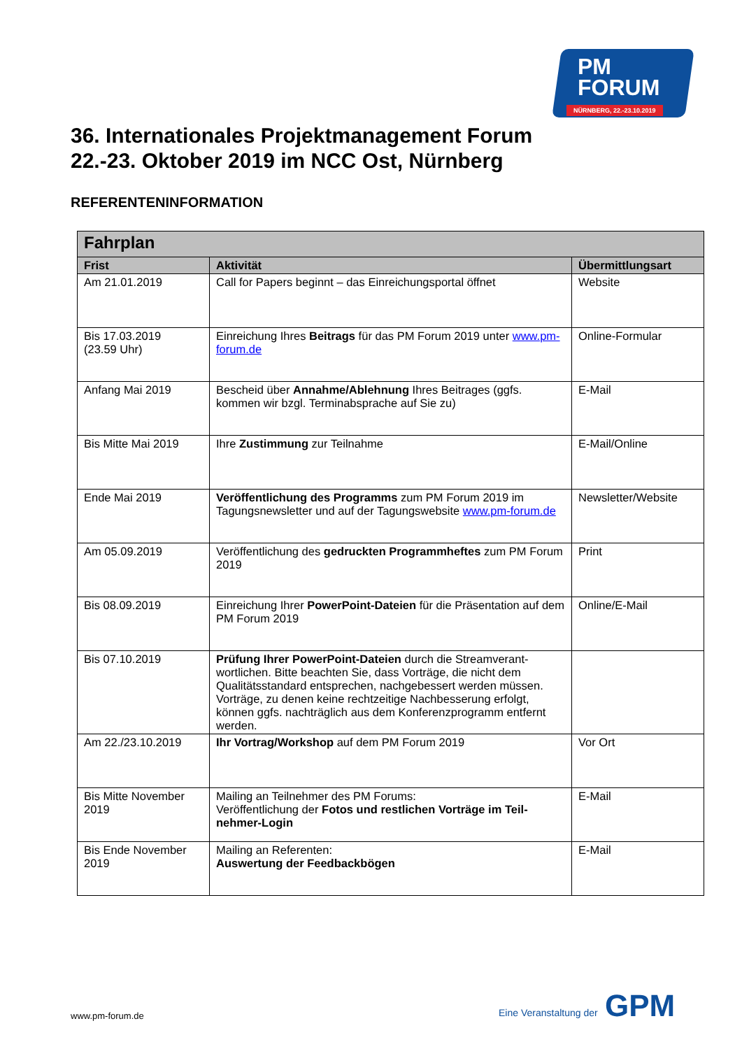PM
FORUM
NÜRNBERG, 22.-23.10.2019
36. Internationales Projektmanagement Forum
22.-23. Oktober 2019 im NCC Ost, Nürnberg
REFERENTENINFORMATION
| Fahrplan | | |
| --- | --- | --- |
| Frist | Aktivität | Übermittlungsart |
| Am 21.01.2019 | Call for Papers beginnt – das Einreichungsportal öffnet | Website |
| Bis 17.03.2019 (23.59 Uhr) | Einreichung Ihres Beitrags für das PM Forum 2019 unter www.pm-forum.de | Online-Formular |
| Anfang Mai 2019 | Bescheid über Annahme/Ablehnung Ihres Beitrages (ggfs. kommen wir bzgl. Terminabsprache auf Sie zu) | E-Mail |
| Bis Mitte Mai 2019 | Ihre Zustimmung zur Teilnahme | E-Mail/Online |
| Ende Mai 2019 | Veröffentlichung des Programms zum PM Forum 2019 im Tagungsnewsletter und auf der Tagungswebsite www.pm-forum.de | Newsletter/Website |
| Am 05.09.2019 | Veröffentlichung des gedruckten Programmheftes zum PM Forum 2019 | Print |
| Bis 08.09.2019 | Einreichung Ihrer PowerPoint-Dateien für die Präsentation auf dem PM Forum 2019 | Online/E-Mail |
| Bis 07.10.2019 | Prüfung Ihrer PowerPoint-Dateien durch die Streamverant­wortlichen. Bitte beachten Sie, dass Vorträge, die nicht dem Qualitätsstandard entsprechen, nachgebessert werden müs­sen. Vorträge, zu denen keine rechtzeitige Nachbesserung er­folgt, können ggfs. nachträglich aus dem Konferenzprogramm entfernt werden. | |
| Am 22./23.10.2019 | Ihr Vortrag/Workshop auf dem PM Forum 2019 | Vor Ort |
| Bis Mitte November 2019 | Mailing an Teilnehmer des PM Forums: Veröffentlichung der Fotos und restlichen Vorträge im Teil­nehmer-Login | E-Mail |
| Bis Ende November 2019 | Mailing an Referenten: Auswertung der Feedbackbögen | E-Mail |
www.pm-forum.de Eine Veranstaltung der GPM